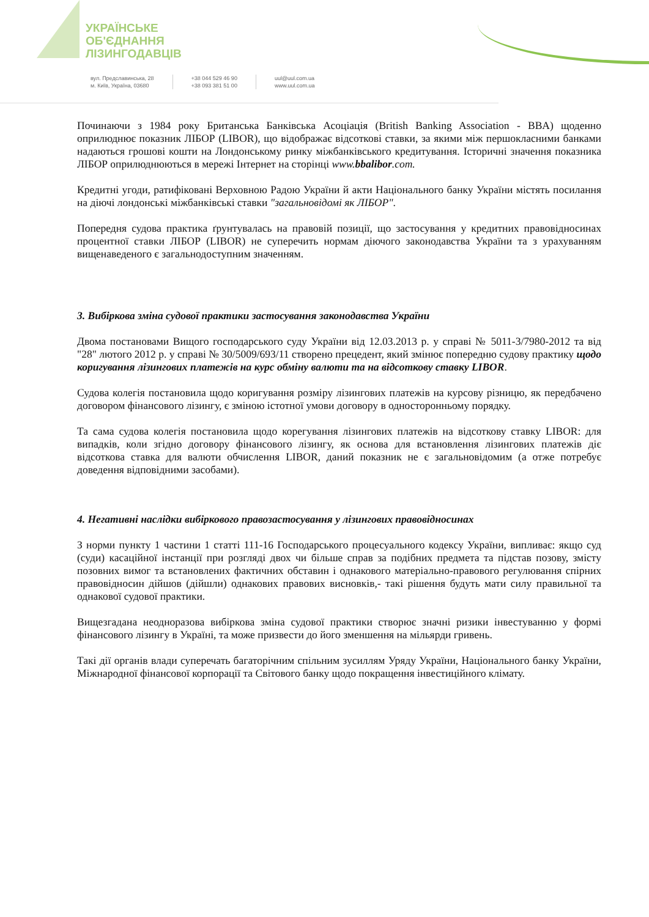УКРАЇНСЬКЕ
ОБ'ЄДНАННЯ
ЛІЗИНГОДАВЦІВ
вул. Предславинська, 28
м. Київ, Україна, 03680
+38 044 529 46 90
+38 093 381 51 00
uul@uul.com.ua
www.uul.com.ua
Починаючи з 1984 року Британська Банківська Асоціація (British Banking Association - BBA) щоденно оприлюднює показник ЛІБОР (LIBOR), що відображає відсоткові ставки, за якими між першокласними банками надаються грошові кошти на Лондонському ринку міжбанківського кредитування. Історичні значення показника ЛІБОР оприлюднюються в мережі Інтернет на сторінці www.bbalibor.com.
Кредитні угоди, ратифіковані Верховною Радою України й акти Національного банку України містять посилання на діючі лондонські міжбанківські ставки "загальновідомі як ЛІБОР".
Попередня судова практика ґрунтувалась на правовій позиції, що застосування у кредитних правовідносинах процентної ставки ЛІБОР (LIBOR) не суперечить нормам діючого законодавства України та з урахуванням вищенаведеного є загальнодоступним значенням.
3. Вибіркова зміна судової практики застосування законодавства України
Двома постановами Вищого господарського суду України від 12.03.2013 р. у справі № 5011-3/7980-2012 та від "28" лютого 2012 р. у справі № 30/5009/693/11 створено прецедент, який змінює попередню судову практику щодо коригування лізингових платежів на курс обміну валюти та на відсоткову ставку LIBOR.
Судова колегія постановила щодо коригування розміру лізингових платежів на курсову різницю, як передбачено договором фінансового лізингу, є зміною істотної умови договору в односторонньому порядку.
Та сама судова колегія постановила щодо корегування лізингових платежів на відсоткову ставку LIBOR: для випадків, коли згідно договору фінансового лізингу, як основа для встановлення лізингових платежів діє відсоткова ставка для валюти обчислення LIBOR, даний показник не є загальновідомим (а отже потребує доведення відповідними засобами).
4. Негативні наслідки вибіркового правозастосування у лізингових правовідносинах
З норми пункту 1 частини 1 статті 111-16 Господарського процесуального кодексу України, випливає: якщо суд (суди) касаційної інстанції при розгляді двох чи більше справ за подібних предмета та підстав позову, змісту позовних вимог та встановлених фактичних обставин і однакового матеріально-правового регулювання спірних правовідносин дійшов (дійшли) однакових правових висновків,- такі рішення будуть мати силу правильної та однакової судової практики.
Вищезгадана неодноразова вибіркова зміна судової практики створює значні ризики інвестуванню у формі фінансового лізингу в Україні, та може призвести до його зменшення на мільярди гривень.
Такі дії органів влади суперечать багаторічним спільним зусиллям Уряду України, Національного банку України, Міжнародної фінансової корпорації та Світового банку щодо покращення інвестиційного клімату.